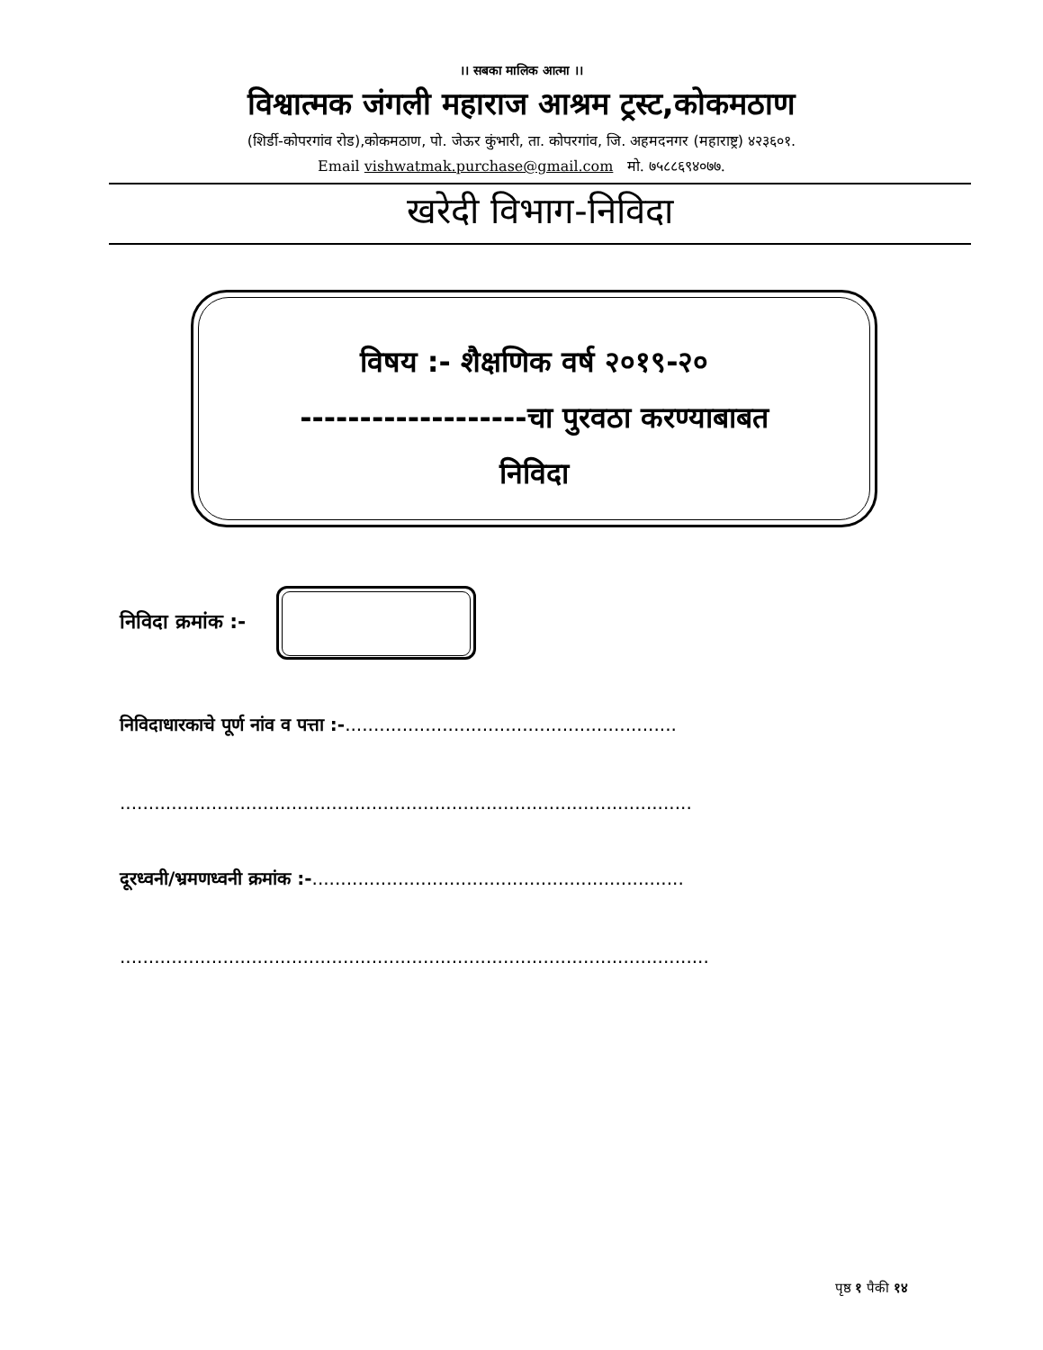।। सबका मालिक आत्मा ।।
विश्वात्मक जंगली महाराज आश्रम ट्रस्ट,कोकमठाण
(शिर्डी-कोपरगांव रोड),कोकमठाण, पो. जेऊर कुंभारी, ता. कोपरगांव, जि. अहमदनगर (महाराष्ट्र) ४२३६०१.
Email vishwatmak.purchase@gmail.com मो. ७५८८६९४०७७.
खरेदी विभाग-निविदा
विषय :- शैक्षणिक वर्ष २०१९-२०
-------------------चा पुरवठा करण्याबाबत
निविदा
निविदा क्रमांक :-
निविदाधारकाचे पूर्ण नांव व पत्ता :-..........................................................
....................................................................................................
दूरध्वनी/भ्रमणध्वनी क्रमांक :-.................................................................
.......................................................................................................
पृष्ठ १ पैकी १४